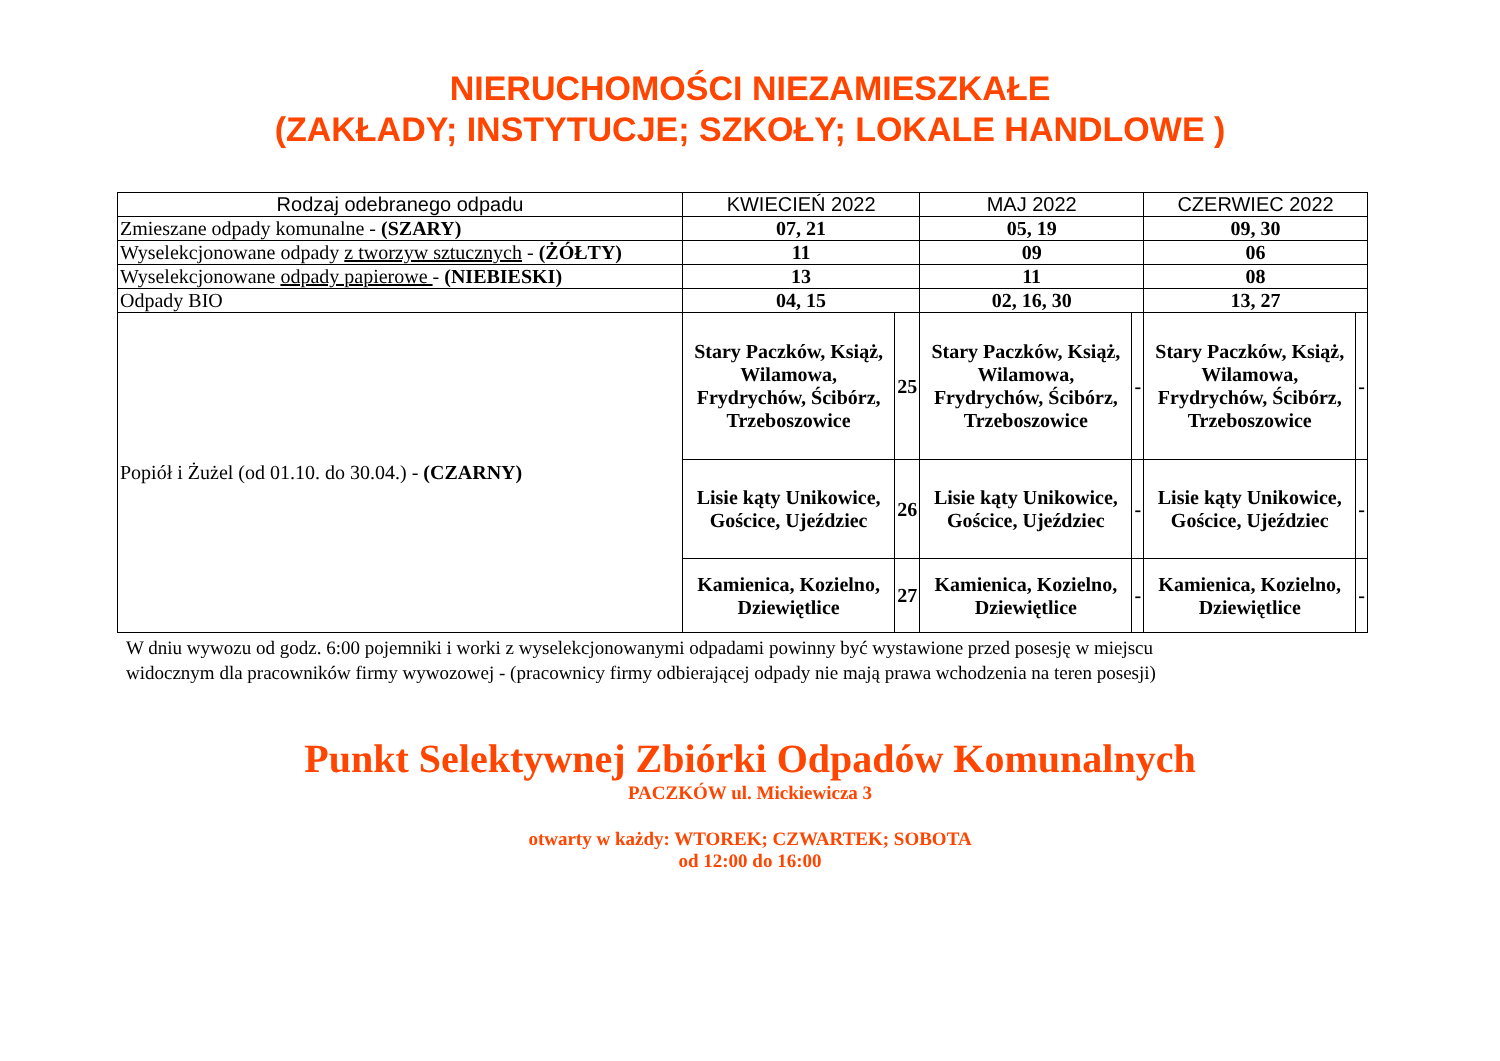NIERUCHOMOŚCI NIEZAMIESZKAŁE
(ZAKŁADY; INSTYTUCJE; SZKOŁY; LOKALE HANDLOWE )
| Rodzaj odebranego odpadu | KWIECIEŃ 2022 | | MAJ 2022 | | CZERWIEC 2022 | |
| --- | --- | --- | --- | --- | --- | --- |
| Zmieszane odpady komunalne - (SZARY) | 07, 21 | | 05, 19 | | 09, 30 | |
| Wyselekcjonowane odpady z tworzyw sztucznych - (ŻÓŁTY) | 11 | | 09 | | 06 | |
| Wyselekcjonowane odpady papierowe - (NIEBIESKI) | 13 | | 11 | | 08 | |
| Odpady BIO | 04, 15 | | 02, 16, 30 | | 13, 27 | |
| Popiół i Żużel (od 01.10. do 30.04.) - (CZARNY) | Stary Paczków, Książ, Wilamowa, Frydrychów, Ścibórz, Trzeboszowice | 25 | Stary Paczków, Książ, Wilamowa, Frydrychów, Ścibórz, Trzeboszowice | - | Stary Paczków, Książ, Wilamowa, Frydrychów, Ścibórz, Trzeboszowice | - |
| | Lisie kąty Unikowice, Gościce, Ujeździec | 26 | Lisie kąty Unikowice, Gościce, Ujeździec | - | Lisie kąty Unikowice, Gościce, Ujeździec | - |
| | Kamienica, Kozielno, Dziewiętlice | 27 | Kamienica, Kozielno, Dziewiętlice | - | Kamienica, Kozielno, Dziewiętlice | - |
W dniu wywozu od godz. 6:00 pojemniki i worki z wyselekcjonowanymi odpadami powinny być wystawione przed posesję w miejscu
widocznym dla pracowników firmy wywozowej - (pracownicy firmy odbierającej odpady nie mają prawa wchodzenia na teren posesji)
Punkt Selektywnej Zbiórki Odpadów Komunalnych
PACZKÓW ul. Mickiewicza 3
otwarty w każdy: WTOREK; CZWARTEK; SOBOTA
od 12:00 do 16:00